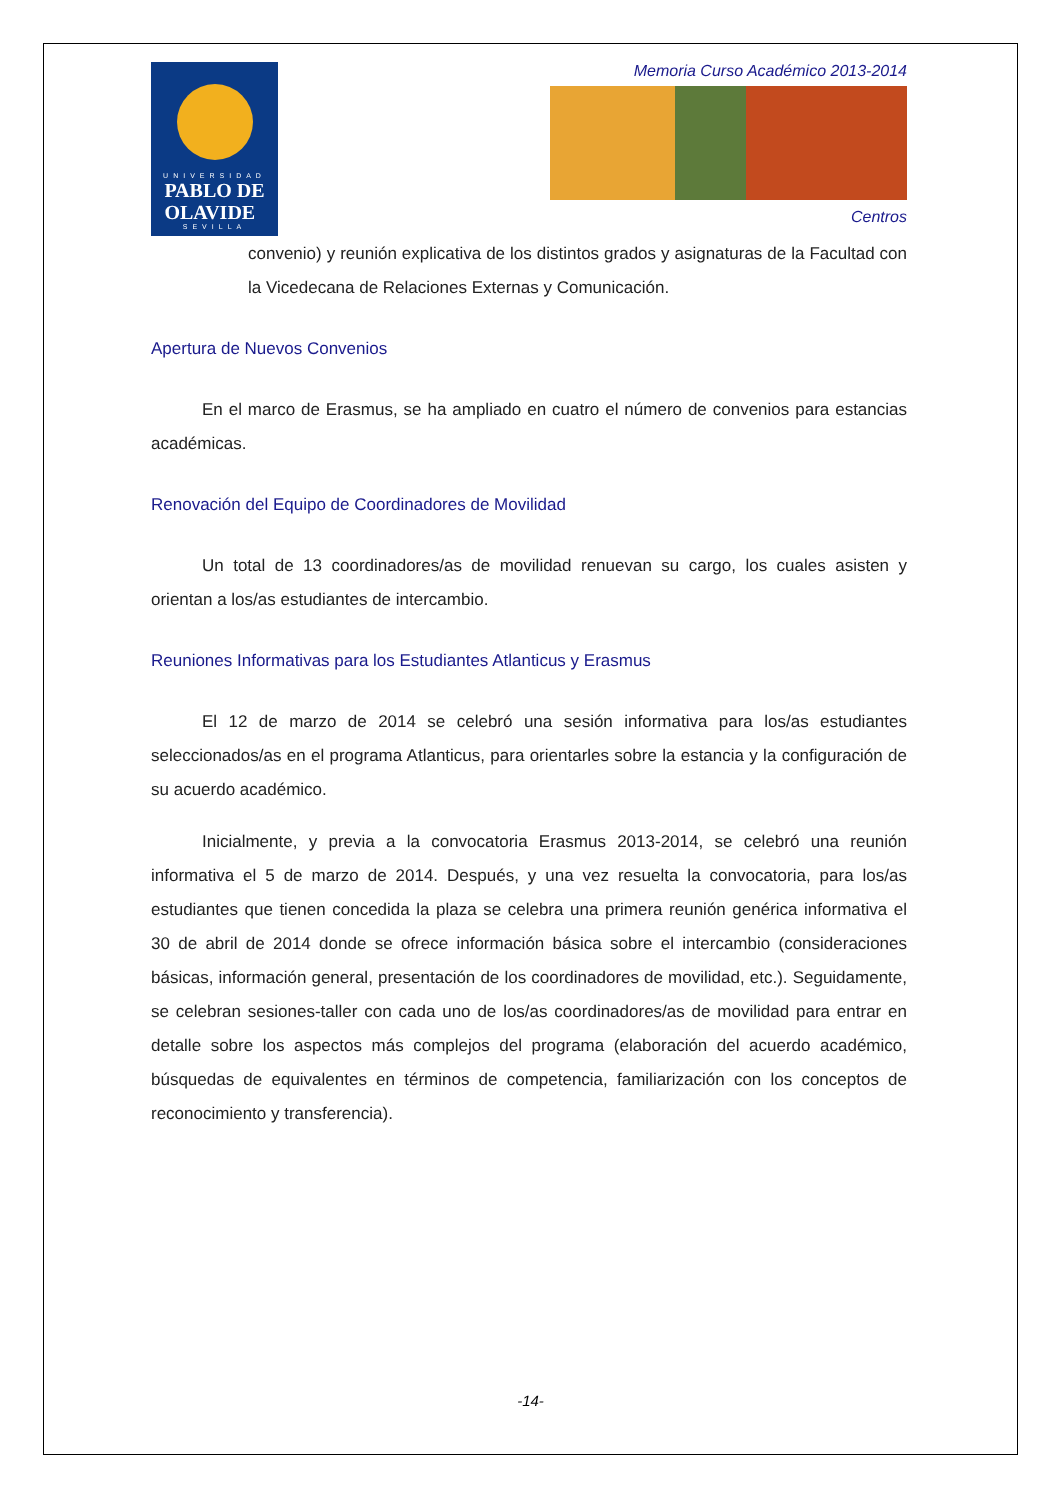UNIVERSIDAD
PABLO DE
OLAVIDE
SEVILLA
Memoria Curso Académico 2013-2014
Centros
convenio) y reunión explicativa de los distintos grados y asignaturas de la Facultad con la Vicedecana de Relaciones Externas y Comunicación.
Apertura de Nuevos Convenios
En el marco de Erasmus, se ha ampliado en cuatro el número de convenios para estancias académicas.
Renovación del Equipo de Coordinadores de Movilidad
Un total de 13 coordinadores/as de movilidad renuevan su cargo, los cuales asisten y orientan a los/as estudiantes de intercambio.
Reuniones Informativas para los Estudiantes Atlanticus y Erasmus
El 12 de marzo de 2014 se celebró una sesión informativa para los/as estudiantes seleccionados/as en el programa Atlanticus, para orientarles sobre la estancia y la configuración de su acuerdo académico.
Inicialmente, y previa a la convocatoria Erasmus 2013-2014, se celebró una reunión informativa el 5 de marzo de 2014. Después, y una vez resuelta la convocatoria, para los/as estudiantes que tienen concedida la plaza se celebra una primera reunión genérica informativa el 30 de abril de 2014 donde se ofrece información básica sobre el intercambio (consideraciones básicas, información general, presentación de los coordinadores de movilidad, etc.). Seguidamente, se celebran sesiones-taller con cada uno de los/as coordinadores/as de movilidad para entrar en detalle sobre los aspectos más complejos del programa (elaboración del acuerdo académico, búsquedas de equivalentes en términos de competencia, familiarización con los conceptos de reconocimiento y transferencia).
-14-